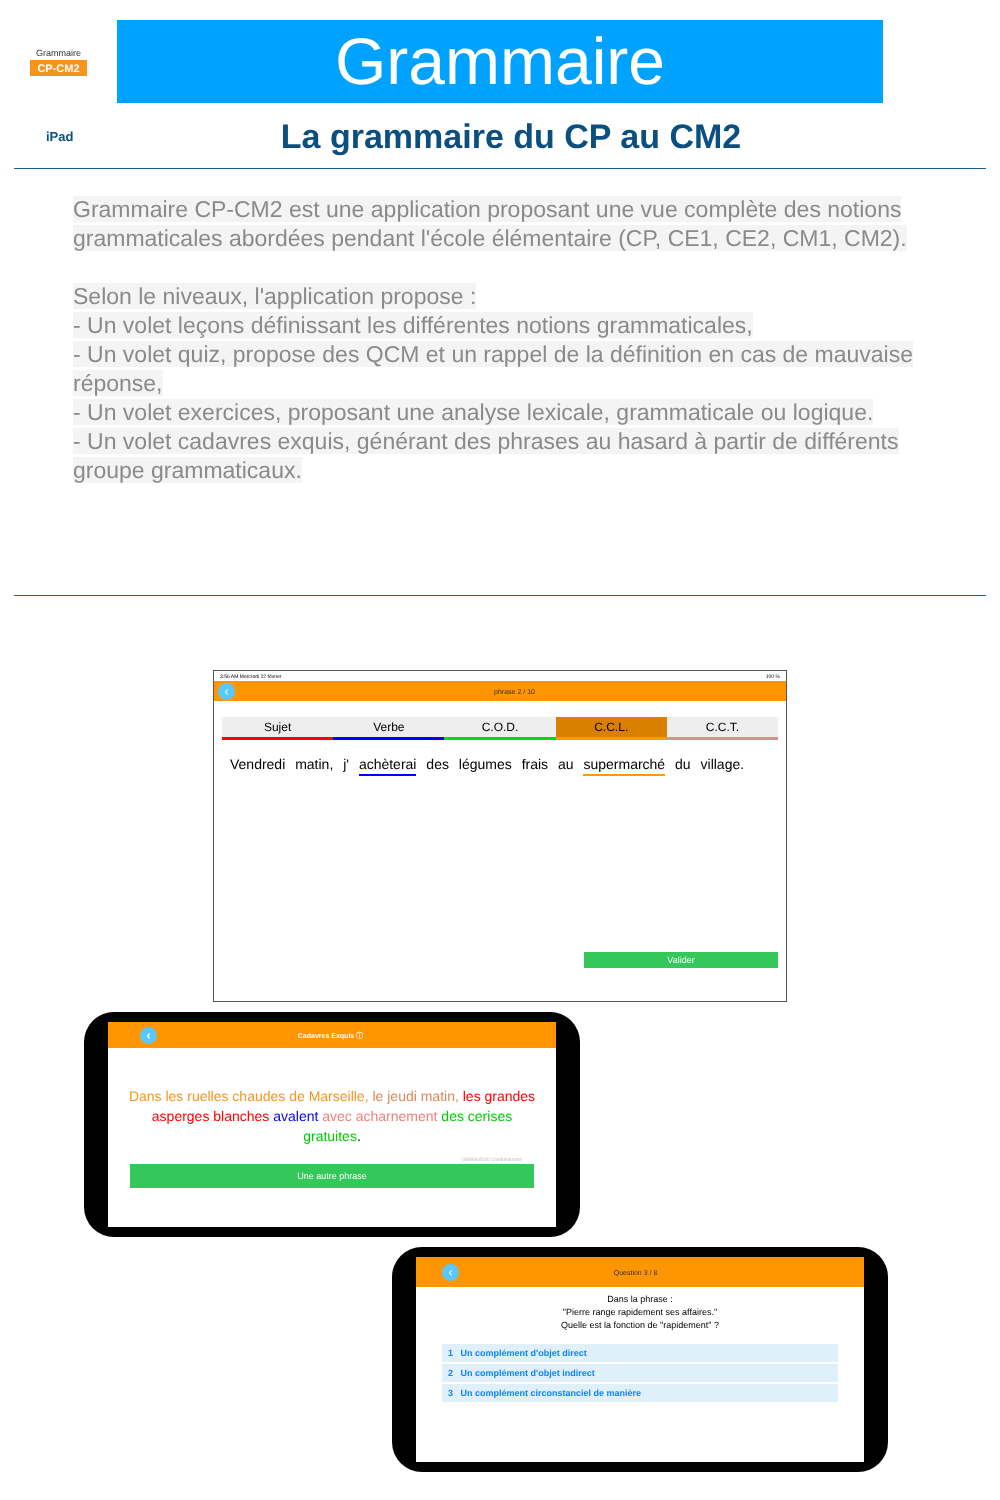Grammaire
CP-CM2
Grammaire
iPad
La grammaire du CP au CM2
Grammaire CP-CM2 est une application proposant une vue complète des notions grammaticales abordées pendant l'école élémentaire (CP, CE1, CE2, CM1, CM2).
Selon le niveaux, l'application propose :
- Un volet leçons définissant les différentes notions grammaticales,
- Un volet quiz, propose des QCM et un rappel de la définition en cas de mauvaise réponse,
- Un volet exercices, proposant une analyse lexicale, grammaticale ou logique.
- Un volet cadavres exquis, générant des phrases au hasard à partir de différents groupe grammaticaux.
3:56 AM Mercredi 22 février 100 %
‹ phrase 2 / 10
Sujet Verbe C.O.D. C.C.L. C.C.T.
Vendredi matin, j' achèterai des légumes frais au supermarché du village.
Valider
‹ Cadavres Exquis ⓘ
Dans les ruelles chaudes de Marseille, le jeudi matin, les grandes asperges blanches avalent avec acharnement des cerises gratuites.
6899904000 combinaisons
Une autre phrase
‹ Question 3 / 8
Dans la phrase :
"Pierre range rapidement ses affaires."
Quelle est la fonction de "rapidement" ?
1 Un complément d'objet direct
2 Un complément d'objet indirect
3 Un complément circonstanciel de manière